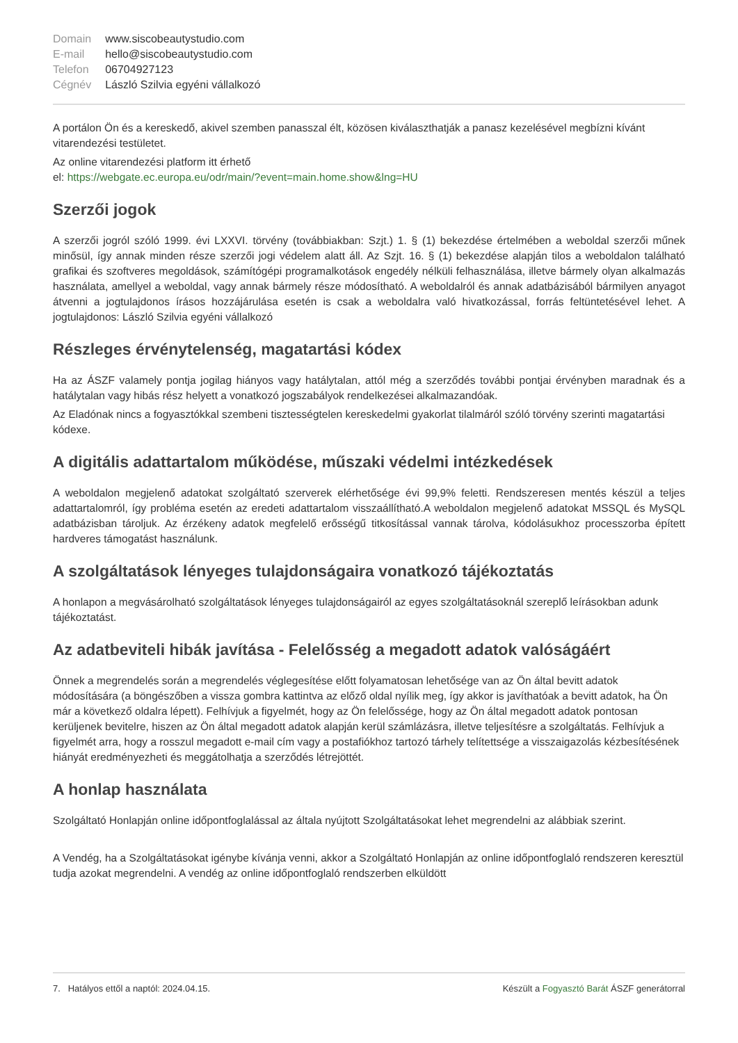| Domain | www.siscobeautystudio.com |
| E-mail | hello@siscobeautystudio.com |
| Telefon | 06704927123 |
| Cégnév | László Szilvia egyéni vállalkozó |
A portálon Ön és a kereskedő, akivel szemben panasszal élt, közösen kiválaszthatják a panasz kezelésével megbízni kívánt vitarendezési testületet.
Az online vitarendezési platform itt érhető
el: https://webgate.ec.europa.eu/odr/main/?event=main.home.show&lng=HU
Szerzői jogok
A szerzői jogról szóló 1999. évi LXXVI. törvény (továbbiakban: Szjt.) 1. § (1) bekezdése értelmében a weboldal szerzői műnek minősül, így annak minden része szerzői jogi védelem alatt áll. Az Szjt. 16. § (1) bekezdése alapján tilos a weboldalon található grafikai és szoftveres megoldások, számítógépi programalkotások engedély nélküli felhasználása, illetve bármely olyan alkalmazás használata, amellyel a weboldal, vagy annak bármely része módosítható. A weboldalról és annak adatbázisából bármilyen anyagot átvenni a jogtulajdonos írásos hozzájárulása esetén is csak a weboldalra való hivatkozással, forrás feltüntetésével lehet. A jogtulajdonos: László Szilvia egyéni vállalkozó
Részleges érvénytelenség, magatartási kódex
Ha az ÁSZF valamely pontja jogilag hiányos vagy hatálytalan, attól még a szerződés további pontjai érvényben maradnak és a hatálytalan vagy hibás rész helyett a vonatkozó jogszabályok rendelkezései alkalmazandóak.
Az Eladónak nincs a fogyasztókkal szembeni tisztességtelen kereskedelmi gyakorlat tilalmáról szóló törvény szerinti magatartási kódexe.
A digitális adattartalom működése, műszaki védelmi intézkedések
A weboldalon megjelenő adatokat szolgáltató szerverek elérhetősége évi 99,9% feletti. Rendszeresen mentés készül a teljes adattartalomról, így probléma esetén az eredeti adattartalom visszaállítható.A weboldalon megjelenő adatokat MSSQL és MySQL adatbázisban tároljuk. Az érzékeny adatok megfelelő erősségű titkosítással vannak tárolva, kódolásukhoz processzorba épített hardveres támogatást használunk.
A szolgáltatások lényeges tulajdonságaira vonatkozó tájékoztatás
A honlapon a megvásárolható szolgáltatások lényeges tulajdonságairól az egyes szolgáltatásoknál szereplő leírásokban adunk tájékoztatást.
Az adatbeviteli hibák javítása - Felelősség a megadott adatok valóságáért
Önnek a megrendelés során a megrendelés véglegesítése előtt folyamatosan lehetősége van az Ön által bevitt adatok módosítására (a böngészőben a vissza gombra kattintva az előző oldal nyílik meg, így akkor is javíthatóak a bevitt adatok, ha Ön már a következő oldalra lépett). Felhívjuk a figyelmét, hogy az Ön felelőssége, hogy az Ön által megadott adatok pontosan kerüljenek bevitelre, hiszen az Ön által megadott adatok alapján kerül számlázásra, illetve teljesítésre a szolgáltatás. Felhívjuk a figyelmét arra, hogy a rosszul megadott e-mail cím vagy a postafiókhoz tartozó tárhely telítettsége a visszaigazolás kézbesítésének hiányát eredményezheti és meggátolhatja a szerződés létrejöttét.
A honlap használata
Szolgáltató Honlapján online időpontfoglalással az általa nyújtott Szolgáltatásokat lehet megrendelni az alábbiak szerint.
A Vendég, ha a Szolgáltatásokat igénybe kívánja venni, akkor a Szolgáltató Honlapján az online időpontfoglaló rendszeren keresztül tudja azokat megrendelni. A vendég az online időpontfoglaló rendszerben elküldött
7. Hatályos ettől a naptól: 2024.04.15. Készült a Fogyasztó Barát ÁSZF generátorral